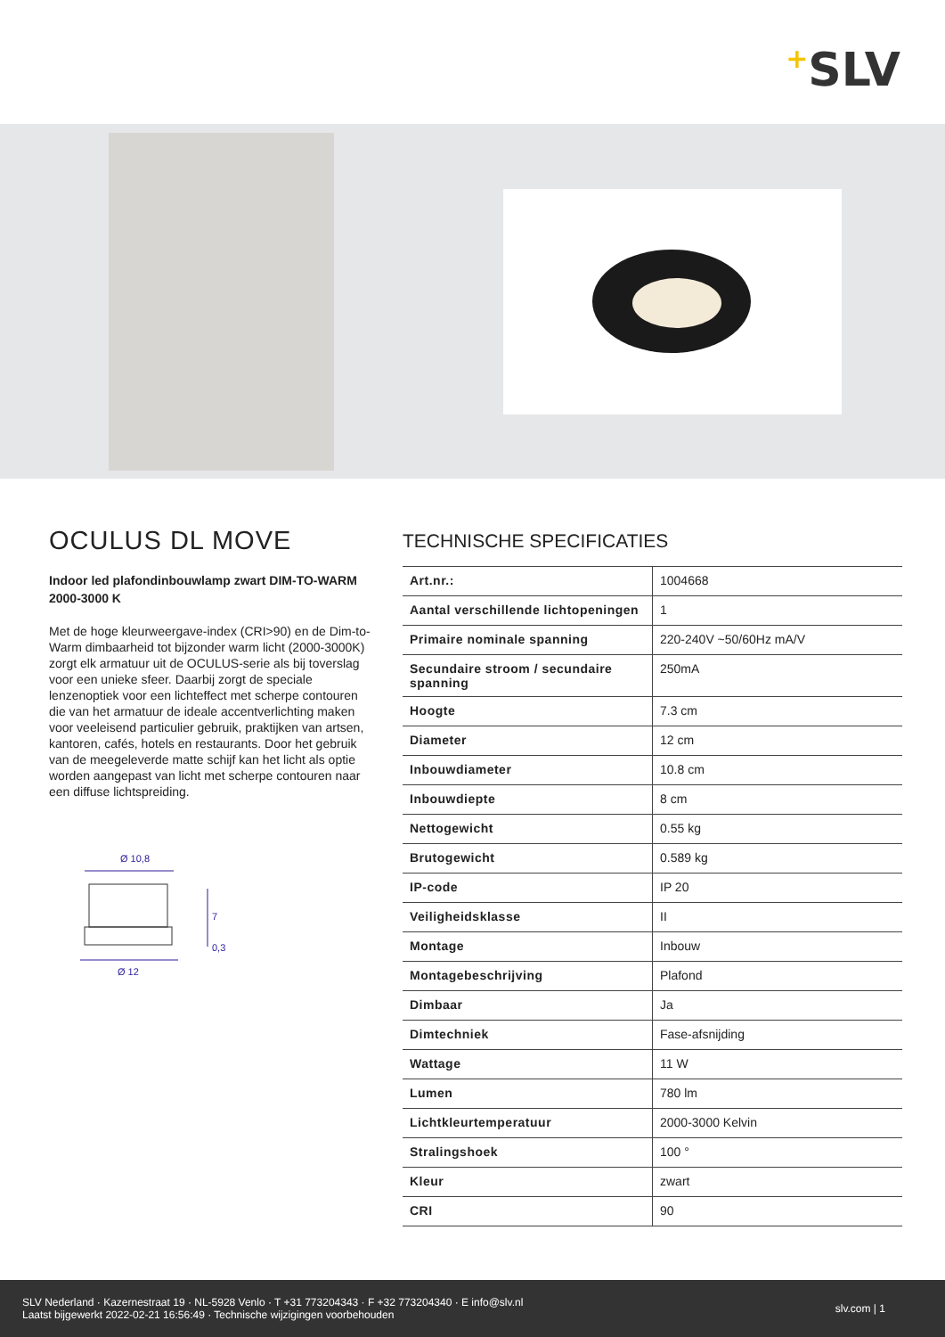+SLV
OCULUS DL MOVE
Indoor led plafondinbouwlamp zwart DIM-TO-WARM 2000-3000 K
Met de hoge kleurweergave-index (CRI>90) en de Dim-to-Warm dimbaarheid tot bijzonder warm licht (2000-3000K) zorgt elk armatuur uit de OCULUS-serie als bij toverslag voor een unieke sfeer. Daarbij zorgt de speciale lenzenoptiek voor een lichteffect met scherpe contouren die van het armatuur de ideale accentverlichting maken voor veeleisend particulier gebruik, praktijken van artsen, kantoren, cafés, hotels en restaurants. Door het gebruik van de meegeleverde matte schijf kan het licht als optie worden aangepast van licht met scherpe contouren naar een diffuse lichtspreiding.
Ø 10,8
7
0,3
Ø 12
TECHNISCHE SPECIFICATIES
| Art.nr.: | 1004668 |
| Aantal verschillende lichtopeningen | 1 |
| Primaire nominale spanning | 220-240V ~50/60Hz mA/V |
| Secundaire stroom / secundaire spanning | 250mA |
| Hoogte | 7.3 cm |
| Diameter | 12 cm |
| Inbouwdiameter | 10.8 cm |
| Inbouwdiepte | 8 cm |
| Nettogewicht | 0.55 kg |
| Brutogewicht | 0.589 kg |
| IP-code | IP 20 |
| Veiligheidsklasse | II |
| Montage | Inbouw |
| Montagebeschrijving | Plafond |
| Dimbaar | Ja |
| Dimtechniek | Fase-afsnijding |
| Wattage | 11 W |
| Lumen | 780 lm |
| Lichtkleurtemperatuur | 2000-3000 Kelvin |
| Stralingshoek | 100 ° |
| Kleur | zwart |
| CRI | 90 |
SLV Nederland · Kazernestraat 19 · NL-5928 Venlo · T +31 773204343 · F +32 773204340 · E info@slv.nl
Laatst bijgewerkt 2022-02-21 16:56:49 · Technische wijzigingen voorbehouden
slv.com | 1